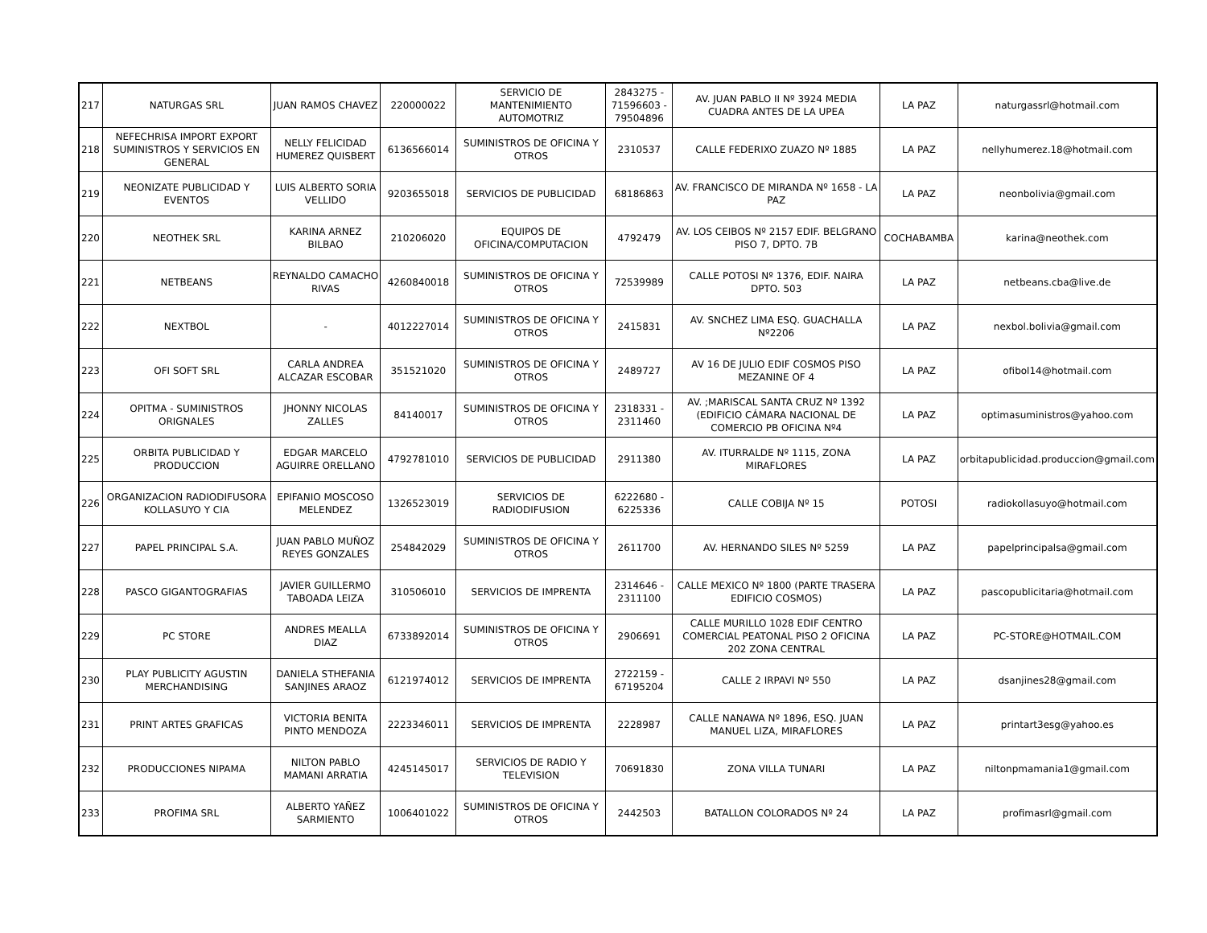| 217 | NATURGAS SRL | JUAN RAMOS CHAVEZ | 220000022 | SERVICIO DE MANTENIMIENTO AUTOMOTRIZ | 2843275 - 71596603 - 79504896 | AV. JUAN PABLO II Nº 3924 MEDIA CUADRA ANTES DE LA UPEA | LA PAZ | naturgassrl@hotmail.com |
| 218 | NEFECHRISA IMPORT EXPORT SUMINISTROS Y SERVICIOS EN GENERAL | NELLY FELICIDAD HUMEREZ QUISBERT | 6136566014 | SUMINISTROS DE OFICINA Y OTROS | 2310537 | CALLE FEDERIXO ZUAZO Nº 1885 | LA PAZ | nellyhumerez.18@hotmail.com |
| 219 | NEONIZATE PUBLICIDAD Y EVENTOS | LUIS ALBERTO SORIA VELLIDO | 9203655018 | SERVICIOS DE PUBLICIDAD | 68186863 | AV. FRANCISCO DE MIRANDA Nº 1658 - LA PAZ | LA PAZ | neonbolivia@gmail.com |
| 220 | NEOTHEK SRL | KARINA ARNEZ BILBAO | 210206020 | EQUIPOS DE OFICINA/COMPUTACION | 4792479 | AV. LOS CEIBOS Nº 2157 EDIF. BELGRANO PISO 7, DPTO. 7B | COCHABAMBA | karina@neothek.com |
| 221 | NETBEANS | REYNALDO CAMACHO RIVAS | 4260840018 | SUMINISTROS DE OFICINA Y OTROS | 72539989 | CALLE POTOSI Nº 1376, EDIF. NAIRA DPTO. 503 | LA PAZ | netbeans.cba@live.de |
| 222 | NEXTBOL | - | 4012227014 | SUMINISTROS DE OFICINA Y OTROS | 2415831 | AV. SNCHEZ LIMA ESQ. GUACHALLA Nº2206 | LA PAZ | nexbol.bolivia@gmail.com |
| 223 | OFI SOFT SRL | CARLA ANDREA ALCAZAR ESCOBAR | 351521020 | SUMINISTROS DE OFICINA Y OTROS | 2489727 | AV 16 DE JULIO EDIF COSMOS PISO MEZANINE OF 4 | LA PAZ | ofibol14@hotmail.com |
| 224 | OPITMA - SUMINISTROS ORIGNALES | JHONNY NICOLAS ZALLES | 84140017 | SUMINISTROS DE OFICINA Y OTROS | 2318331 - 2311460 | AV. ;MARISCAL SANTA CRUZ Nº 1392 (EDIFICIO CÁMARA NACIONAL DE COMERCIO PB OFICINA Nº4 | LA PAZ | optimasuministros@yahoo.com |
| 225 | ORBITA PUBLICIDAD Y PRODUCCION | EDGAR MARCELO AGUIRRE ORELLANO | 4792781010 | SERVICIOS DE PUBLICIDAD | 2911380 | AV. ITURRALDE Nº 1115, ZONA MIRAFLORES | LA PAZ | orbitapublicidad.produccion@gmail.com |
| 226 | ORGANIZACION RADIODIFUSORA KOLLASUYO Y CIA | EPIFANIO MOSCOSO MELENDEZ | 1326523019 | SERVICIOS DE RADIODIFUSION | 6222680 - 6225336 | CALLE COBIJA Nº 15 | POTOSI | radiokollasuyo@hotmail.com |
| 227 | PAPEL PRINCIPAL S.A. | JUAN PABLO MUÑOZ REYES GONZALES | 254842029 | SUMINISTROS DE OFICINA Y OTROS | 2611700 | AV. HERNANDO SILES Nº 5259 | LA PAZ | papelprincipalsa@gmail.com |
| 228 | PASCO GIGANTOGRAFIAS | JAVIER GUILLERMO TABOADA LEIZA | 310506010 | SERVICIOS DE IMPRENTA | 2314646 - 2311100 | CALLE MEXICO Nº 1800 (PARTE TRASERA EDIFICIO COSMOS) | LA PAZ | pascopublicitaria@hotmail.com |
| 229 | PC STORE | ANDRES MEALLA DIAZ | 6733892014 | SUMINISTROS DE OFICINA Y OTROS | 2906691 | CALLE MURILLO 1028 EDIF CENTRO COMERCIAL PEATONAL PISO 2 OFICINA 202 ZONA CENTRAL | LA PAZ | PC-STORE@HOTMAIL.COM |
| 230 | PLAY PUBLICITY AGUSTIN MERCHANDISING | DANIELA STHEFANIA SANJINES ARAOZ | 6121974012 | SERVICIOS DE IMPRENTA | 2722159 - 67195204 | CALLE 2 IRPAVI Nº 550 | LA PAZ | dsanjines28@gmail.com |
| 231 | PRINT ARTES GRAFICAS | VICTORIA BENITA PINTO MENDOZA | 2223346011 | SERVICIOS DE IMPRENTA | 2228987 | CALLE NANAWA Nº 1896, ESQ. JUAN MANUEL LIZA, MIRAFLORES | LA PAZ | printart3esg@yahoo.es |
| 232 | PRODUCCIONES NIPAMA | NILTON PABLO MAMANI ARRATIA | 4245145017 | SERVICIOS DE RADIO Y TELEVISION | 70691830 | ZONA VILLA TUNARI | LA PAZ | niltonpmamania1@gmail.com |
| 233 | PROFIMA SRL | ALBERTO YAÑEZ SARMIENTO | 1006401022 | SUMINISTROS DE OFICINA Y OTROS | 2442503 | BATALLON COLORADOS Nº 24 | LA PAZ | profimasrl@gmail.com |